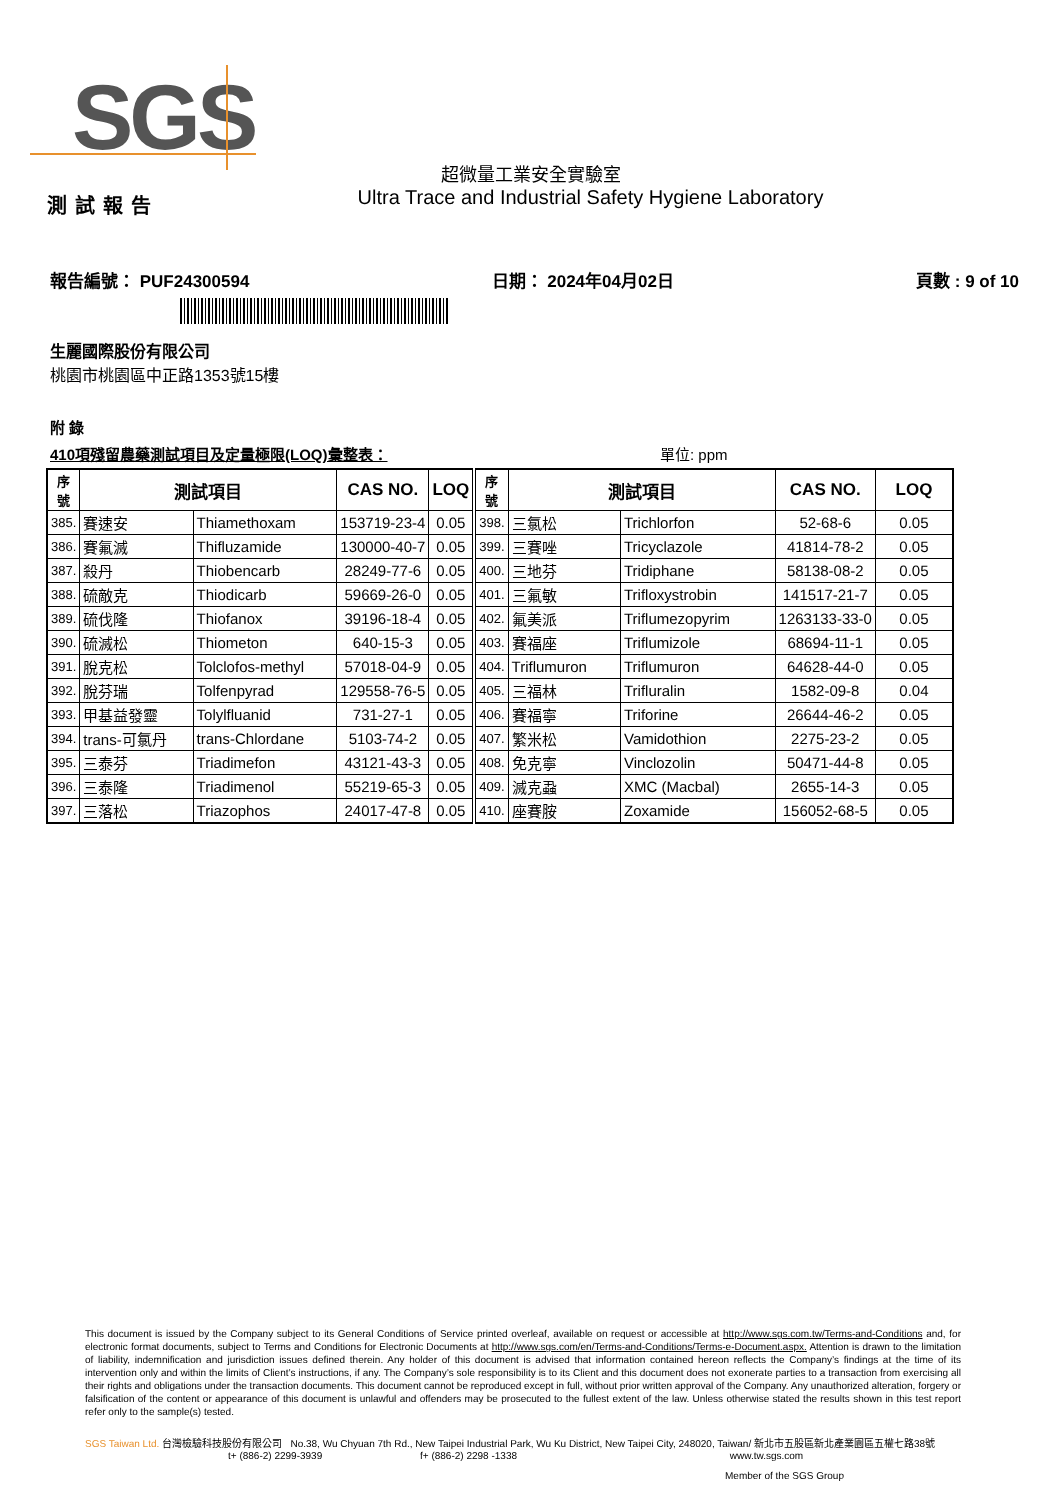SGS
超微量工業安全實驗室
Ultra Trace and Industrial Safety Hygiene Laboratory
測試報告
報告編號： PUF24300594 日期： 2024年04月02日 頁數 : 9 of 10
生麗國際股份有限公司
桃園市桃園區中正路1353號15樓
附 錄
410項殘留農藥測試項目及定量極限(LOQ)彙整表： 單位: ppm
| 序 號 | 測試項目 | | CAS NO. | LOQ | 序 號 | 測試項目 | | CAS NO. | LOQ |
| --- | --- | --- | --- | --- | --- | --- | --- | --- | --- |
| 385. | 賽速安 | Thiamethoxam | 153719-23-4 | 0.05 | 398. | 三氯松 | Trichlorfon | 52-68-6 | 0.05 |
| 386. | 賽氟滅 | Thifluzamide | 130000-40-7 | 0.05 | 399. | 三賽唑 | Tricyclazole | 41814-78-2 | 0.05 |
| 387. | 殺丹 | Thiobencarb | 28249-77-6 | 0.05 | 400. | 三地芬 | Tridiphane | 58138-08-2 | 0.05 |
| 388. | 硫敵克 | Thiodicarb | 59669-26-0 | 0.05 | 401. | 三氟敏 | Trifloxystrobin | 141517-21-7 | 0.05 |
| 389. | 硫伐隆 | Thiofanox | 39196-18-4 | 0.05 | 402. | 氟美派 | Triflumezopyrim | 1263133-33-0 | 0.05 |
| 390. | 硫滅松 | Thiometon | 640-15-3 | 0.05 | 403. | 賽福座 | Triflumizole | 68694-11-1 | 0.05 |
| 391. | 脫克松 | Tolclofos-methyl | 57018-04-9 | 0.05 | 404. | Triflumuron | Triflumuron | 64628-44-0 | 0.05 |
| 392. | 脫芬瑞 | Tolfenpyrad | 129558-76-5 | 0.05 | 405. | 三福林 | Trifluralin | 1582-09-8 | 0.04 |
| 393. | 甲基益發靈 | Tolylfluanid | 731-27-1 | 0.05 | 406. | 賽福寧 | Triforine | 26644-46-2 | 0.05 |
| 394. | trans-可氯丹 | trans-Chlordane | 5103-74-2 | 0.05 | 407. | 繁米松 | Vamidothion | 2275-23-2 | 0.05 |
| 395. | 三泰芬 | Triadimefon | 43121-43-3 | 0.05 | 408. | 免克寧 | Vinclozolin | 50471-44-8 | 0.05 |
| 396. | 三泰隆 | Triadimenol | 55219-65-3 | 0.05 | 409. | 滅克蝨 | XMC (Macbal) | 2655-14-3 | 0.05 |
| 397. | 三落松 | Triazophos | 24017-47-8 | 0.05 | 410. | 座賽胺 | Zoxamide | 156052-68-5 | 0.05 |
This document is issued by the Company subject to its General Conditions of Service printed overleaf, available on request or accessible at http://www.sgs.com.tw/Terms-and-Conditions and, for electronic format documents, subject to Terms and Conditions for Electronic Documents at http://www.sgs.com/en/Terms-and-Conditions/Terms-e-Document.aspx. Attention is drawn to the limitation of liability, indemnification and jurisdiction issues defined therein. Any holder of this document is advised that information contained hereon reflects the Company’s findings at the time of its intervention only and within the limits of Client’s instructions, if any. The Company’s sole responsibility is to its Client and this document does not exonerate parties to a transaction from exercising all their rights and obligations under the transaction documents. This document cannot be reproduced except in full, without prior written approval of the Company. Any unauthorized alteration, forgery or falsification of the content or appearance of this document is unlawful and offenders may be prosecuted to the fullest extent of the law. Unless otherwise stated the results shown in this test report refer only to the sample(s) tested.
SGS Taiwan Ltd. 台灣檢驗科技股份有限公司 No.38, Wu Chyuan 7th Rd., New Taipei Industrial Park, Wu Ku District, New Taipei City, 248020, Taiwan/ 新北市五股區新北產業園區五權七路38號
t+ (886-2) 2299-3939 f+ (886-2) 2298 -1338 www.tw.sgs.com
Member of the SGS Group